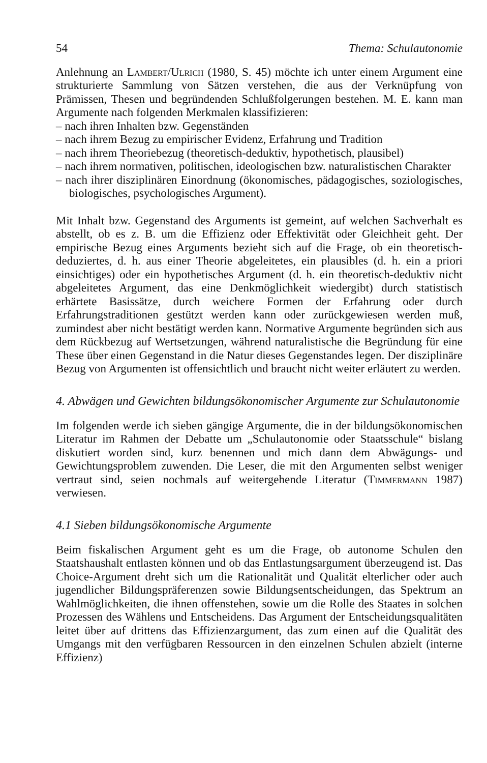54 Thema: Schulautonomie
Anlehnung an Lambert/Ulrich (1980, S. 45) möchte ich unter einem Argument eine strukturierte Sammlung von Sätzen verstehen, die aus der Verknüpfung von Prämissen, Thesen und begründenden Schlußfolgerungen bestehen. M. E. kann man Argumente nach folgenden Merkmalen klassifizieren:
– nach ihren Inhalten bzw. Gegenständen
– nach ihrem Bezug zu empirischer Evidenz, Erfahrung und Tradition
– nach ihrem Theoriebezug (theoretisch-deduktiv, hypothetisch, plausibel)
– nach ihrem normativen, politischen, ideologischen bzw. naturalistischen Charakter
– nach ihrer disziplinären Einordnung (ökonomisches, pädagogisches, soziologisches, biologisches, psychologisches Argument).
Mit Inhalt bzw. Gegenstand des Arguments ist gemeint, auf welchen Sachverhalt es abstellt, ob es z. B. um die Effizienz oder Effektivität oder Gleichheit geht. Der empirische Bezug eines Arguments bezieht sich auf die Frage, ob ein theoretisch-deduziertes, d. h. aus einer Theorie abgeleitetes, ein plausibles (d. h. ein a priori einsichtiges) oder ein hypothetisches Argument (d. h. ein theoretisch-deduktiv nicht abgeleitetes Argument, das eine Denkmöglichkeit wiedergibt) durch statistisch erhärtete Basissätze, durch weichere Formen der Erfahrung oder durch Erfahrungstraditionen gestützt werden kann oder zurückgewiesen werden muß, zumindest aber nicht bestätigt werden kann. Normative Argumente begründen sich aus dem Rückbezug auf Wertsetzungen, während naturalistische die Begründung für eine These über einen Gegenstand in die Natur dieses Gegenstandes legen. Der disziplinäre Bezug von Argumenten ist offensichtlich und braucht nicht weiter erläutert zu werden.
4. Abwägen und Gewichten bildungsökonomischer Argumente zur Schulautonomie
Im folgenden werde ich sieben gängige Argumente, die in der bildungsökonomischen Literatur im Rahmen der Debatte um „Schulautonomie oder Staatsschule“ bislang diskutiert worden sind, kurz benennen und mich dann dem Abwägungs- und Gewichtungsproblem zuwenden. Die Leser, die mit den Argumenten selbst weniger vertraut sind, seien nochmals auf weitergehende Literatur (Timmermann 1987) verwiesen.
4.1 Sieben bildungsökonomische Argumente
Beim fiskalischen Argument geht es um die Frage, ob autonome Schulen den Staatshaushalt entlasten können und ob das Entlastungsargument überzeugend ist. Das Choice-Argument dreht sich um die Rationalität und Qualität elterlicher oder auch jugendlicher Bildungspräferenzen sowie Bildungsentscheidungen, das Spektrum an Wahlmöglichkeiten, die ihnen offenstehen, sowie um die Rolle des Staates in solchen Prozessen des Wählens und Entscheidens. Das Argument der Entscheidungsqualitäten leitet über auf drittens das Effizienzargument, das zum einen auf die Qualität des Umgangs mit den verfügbaren Ressourcen in den einzelnen Schulen abzielt (interne Effizienz)